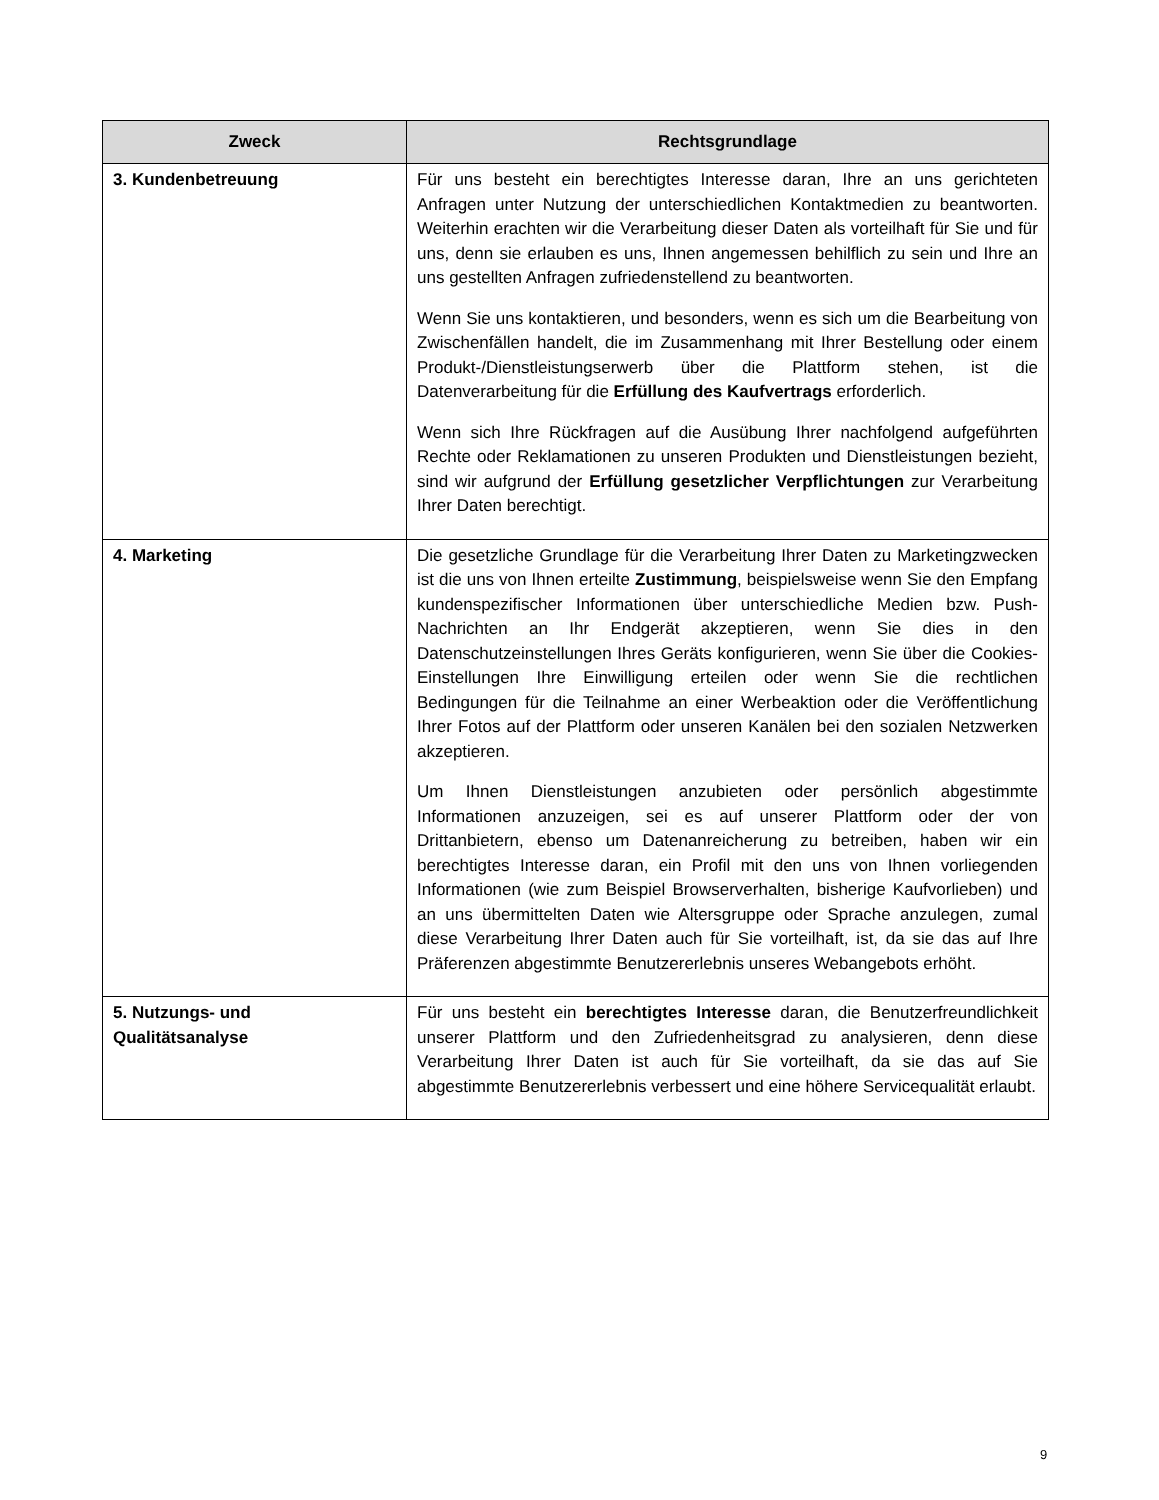| Zweck | Rechtsgrundlage |
| --- | --- |
| 3. Kundenbetreuung | Für uns besteht ein berechtigtes Interesse daran, Ihre an uns gerichteten Anfragen unter Nutzung der unterschiedlichen Kontaktmedien zu beantworten. Weiterhin erachten wir die Verarbeitung dieser Daten als vorteilhaft für Sie und für uns, denn sie erlauben es uns, Ihnen angemessen behilflich zu sein und Ihre an uns gestellten Anfragen zufriedenstellend zu beantworten. Wenn Sie uns kontaktieren, und besonders, wenn es sich um die Bearbeitung von Zwischenfällen handelt, die im Zusammenhang mit Ihrer Bestellung oder einem Produkt-/Dienstleistungserwerb über die Plattform stehen, ist die Datenverarbeitung für die Erfüllung des Kaufvertrags erforderlich. Wenn sich Ihre Rückfragen auf die Ausübung Ihrer nachfolgend aufgeführten Rechte oder Reklamationen zu unseren Produkten und Dienstleistungen bezieht, sind wir aufgrund der Erfüllung gesetzlicher Verpflichtungen zur Verarbeitung Ihrer Daten berechtigt. |
| 4. Marketing | Die gesetzliche Grundlage für die Verarbeitung Ihrer Daten zu Marketingzwecken ist die uns von Ihnen erteilte Zustimmung , beispielsweise wenn Sie den Empfang kundenspezifischer Informationen über unterschiedliche Medien bzw. Push-Nachrichten an Ihr Endgerät akzeptieren, wenn Sie dies in den Datenschutzeinstellungen Ihres Geräts konfigurieren, wenn Sie über die Cookies-Einstellungen Ihre Einwilligung erteilen oder wenn Sie die rechtlichen Bedingungen für die Teilnahme an einer Werbeaktion oder die Veröffentlichung Ihrer Fotos auf der Plattform oder unseren Kanälen bei den sozialen Netzwerken akzeptieren. Um Ihnen Dienstleistungen anzubieten oder persönlich abgestimmte Informationen anzuzeigen, sei es auf unserer Plattform oder der von Drittanbietern, ebenso um Datenanreicherung zu betreiben, haben wir ein berechtigtes Interesse daran, ein Profil mit den uns von Ihnen vorliegenden Informationen (wie zum Beispiel Browserverhalten, bisherige Kaufvorlieben) und an uns übermittelten Daten wie Altersgruppe oder Sprache anzulegen, zumal diese Verarbeitung Ihrer Daten auch für Sie vorteilhaft, ist, da sie das auf Ihre Präferenzen abgestimmte Benutzererlebnis unseres Webangebots erhöht. |
| 5. Nutzungs- und Qualitätsanalyse | Für uns besteht ein berechtigtes Interesse daran, die Benutzerfreundlichkeit unserer Plattform und den Zufriedenheitsgrad zu analysieren, denn diese Verarbeitung Ihrer Daten ist auch für Sie vorteilhaft, da sie das auf Sie abgestimmte Benutzererlebnis verbessert und eine höhere Servicequalität erlaubt. |
9